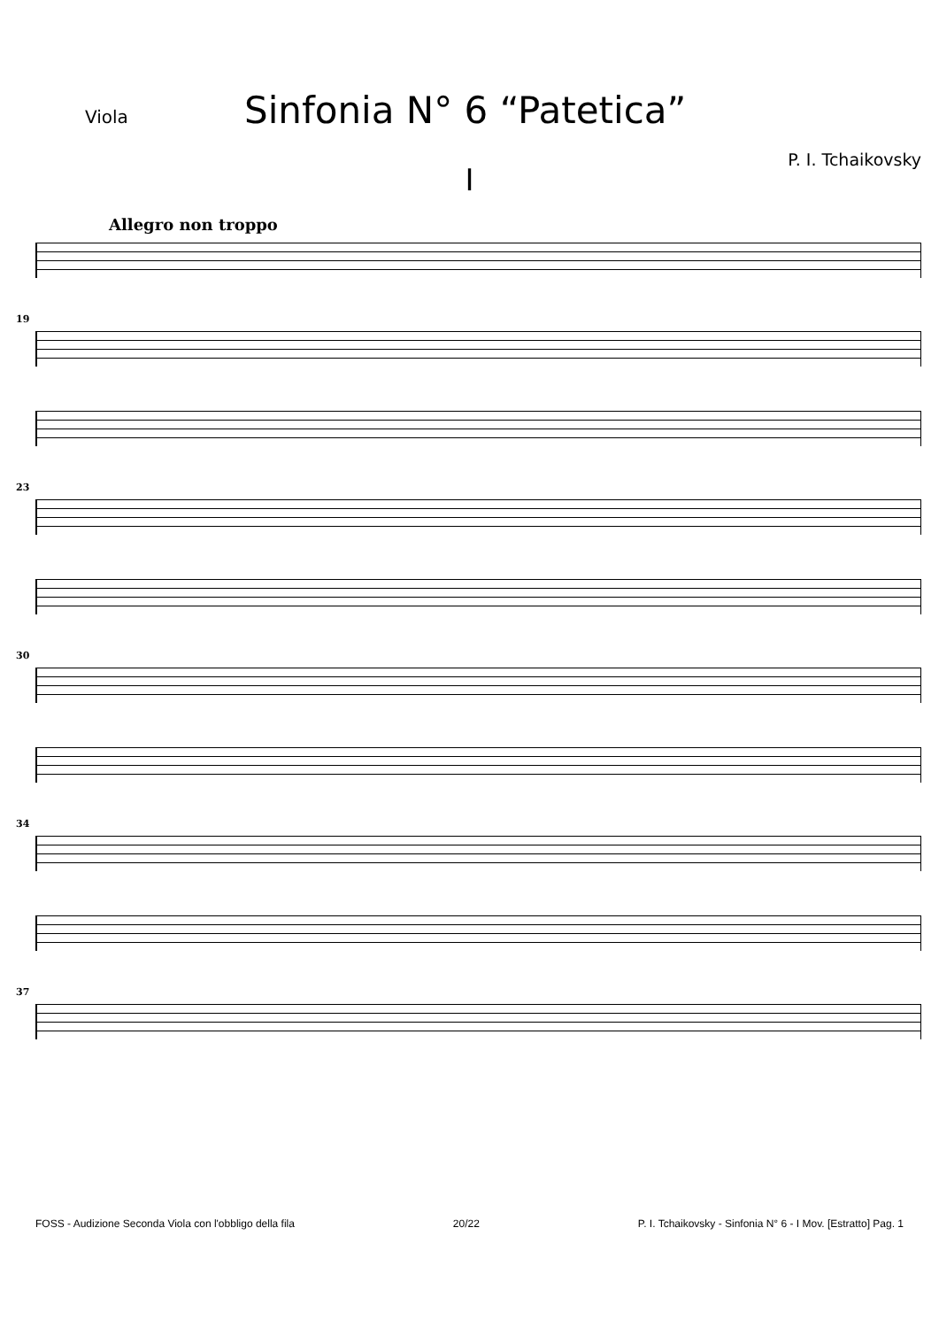Viola
Sinfonia N° 6 “Patetica”
P. I. Tchaikovsky
I
Allegro non troppo
19
23
30
34
37
FOSS - Audizione Seconda Viola con l'obbligo della fila 20/22 P. I. Tchaikovsky - Sinfonia N° 6 - I Mov. [Estratto] Pag. 1